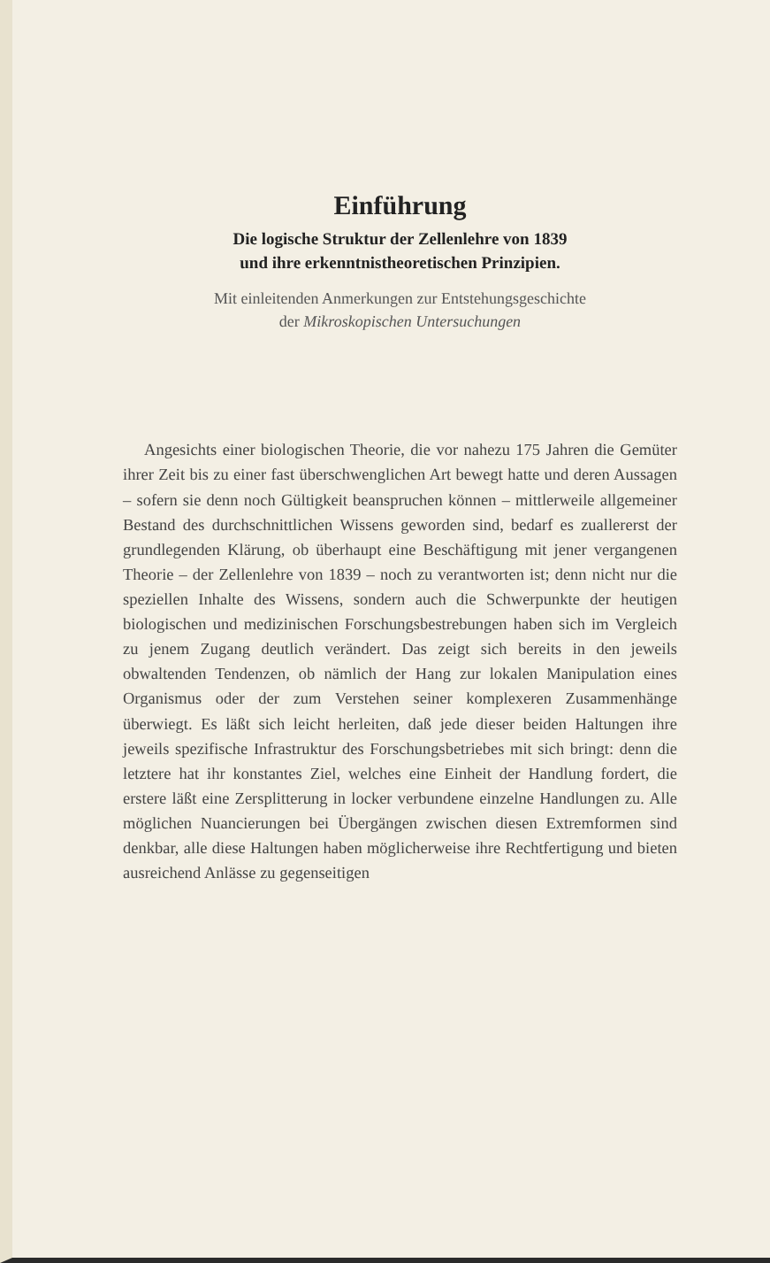Einführung
Die logische Struktur der Zellenlehre von 1839
und ihre erkenntnistheoretischen Prinzipien.
Mit einleitenden Anmerkungen zur Entstehungsgeschichte
der Mikroskopischen Untersuchungen
Angesichts einer biologischen Theorie, die vor nahezu 175 Jahren die Gemüter ihrer Zeit bis zu einer fast überschwenglichen Art bewegt hatte und deren Aussagen – sofern sie denn noch Gültigkeit beanspruchen können – mittlerweile allgemeiner Bestand des durchschnittlichen Wissens geworden sind, bedarf es zuallererst der grundlegenden Klärung, ob überhaupt eine Beschäftigung mit jener vergangenen Theorie – der Zellenlehre von 1839 – noch zu verantworten ist; denn nicht nur die speziellen Inhalte des Wissens, sondern auch die Schwerpunkte der heutigen biologischen und medizinischen Forschungsbestrebungen haben sich im Vergleich zu jenem Zugang deutlich verändert. Das zeigt sich bereits in den jeweils obwaltenden Tendenzen, ob nämlich der Hang zur lokalen Manipulation eines Organismus oder der zum Verstehen seiner komplexeren Zusammenhänge überwiegt. Es läßt sich leicht herleiten, daß jede dieser beiden Haltungen ihre jeweils spezifische Infrastruktur des Forschungsbetriebes mit sich bringt: denn die letztere hat ihr konstantes Ziel, welches eine Einheit der Handlung fordert, die erstere läßt eine Zersplitterung in locker verbundene einzelne Handlungen zu. Alle möglichen Nuancierungen bei Übergängen zwischen diesen Extremformen sind denkbar, alle diese Haltungen haben möglicherweise ihre Rechtfertigung und bieten ausreichend Anlässe zu gegenseitigen